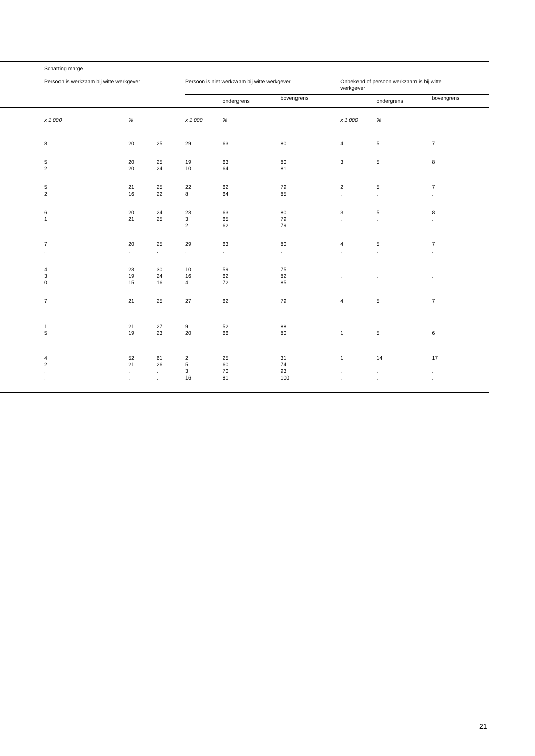| | Schatting marge | | | | | | | | |
| | Persoon is werkzaam bij witte werkgever | | | Persoon is niet werkzaam bij witte werkgever | | | Onbekend of persoon werkzaam is bij witte werkgever | | |
| | | | | | ondergrens | bovengrens | | ondergrens | bovengrens |
| | x 1 000 | % | | x 1 000 | % | | x 1 000 | % | |
| | 8 | 20 | 25 | 29 | 63 | 80 | 4 | 5 | 7 |
| | 5 2 | 20 20 | 25 24 | 19 10 | 63 64 | 80 81 | 3 . | 5 . | 8 . |
| | 5 2 | 21 16 | 25 22 | 22 8 | 62 64 | 79 85 | 2 . | 5 . | 7 . |
| | 6 1 . | 20 21 . | 24 25 . | 23 3 2 | 63 65 62 | 80 79 79 | 3 . . | 5 . . | 8 . . |
| | 7 . | 20 . | 25 . | 29 . | 63 . | 80 . | 4 . | 5 . | 7 . |
| | 4 3 0 | 23 19 15 | 30 24 16 | 10 16 4 | 59 62 72 | 75 82 85 | . . . | . . . | . . . |
| | 7 . | 21 . | 25 . | 27 . | 62 . | 79 . | 4 . | 5 . | 7 . |
| | 1 5 . | 21 19 . | 27 23 . | 9 20 . | 52 66 . | 88 80 . | . 1 . | . 5 . | . 6 . |
| | 4 2 . . | 52 21 . . | 61 26 . . | 2 5 3 16 | 25 60 70 81 | 31 74 93 100 | 1 . . . | 14 . . . | 17 . . . |
21